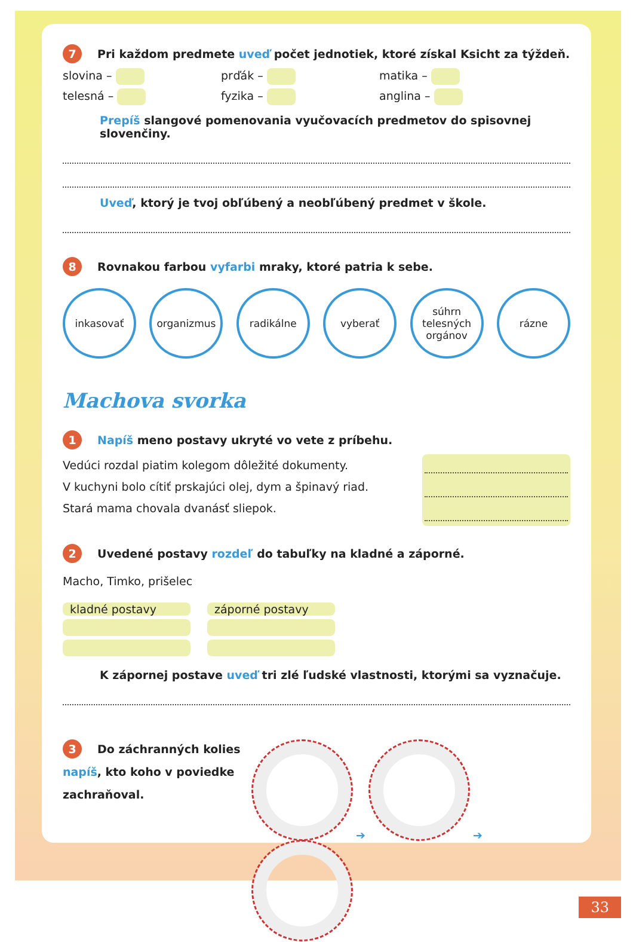7 Pri každom predmete uveď počet jednotiek, ktoré získal Ksicht za týždeň.
slovina – prďák – matika –
telesná – fyzika – anglina –
Prepíš slangové pomenovania vyučovacích predmetov do spisovnej slovenčiny.
Uveď, ktorý je tvoj obľúbený a neobľúbený predmet v škole.
8 Rovnakou farbou vyfarbi mraky, ktoré patria k sebe.
inkasovať organizmus radikálne vyberať súhrn telesných orgánov
rázne
Machova svorka
1 Napíš meno postavy ukryté vo vete z príbehu.
Vedúci rozdal piatim kolegom dôležité dokumenty.
V kuchyni bolo cítiť prskajúci olej, dym a špinavý riad.
Stará mama chovala dvanásť sliepok.
2 Uvedené postavy rozdeľ do tabuľky na kladné a záporné.
Macho, Timko, prišelec
| kladné postavy | záporné postavy |
| --- | --- |
K zápornej postave uveď tri zlé ľudské vlastnosti, ktorými sa vyznačuje.
3 Do záchranných kolies napíš, kto koho v poviedke zachraňoval.
➔ ➔
33